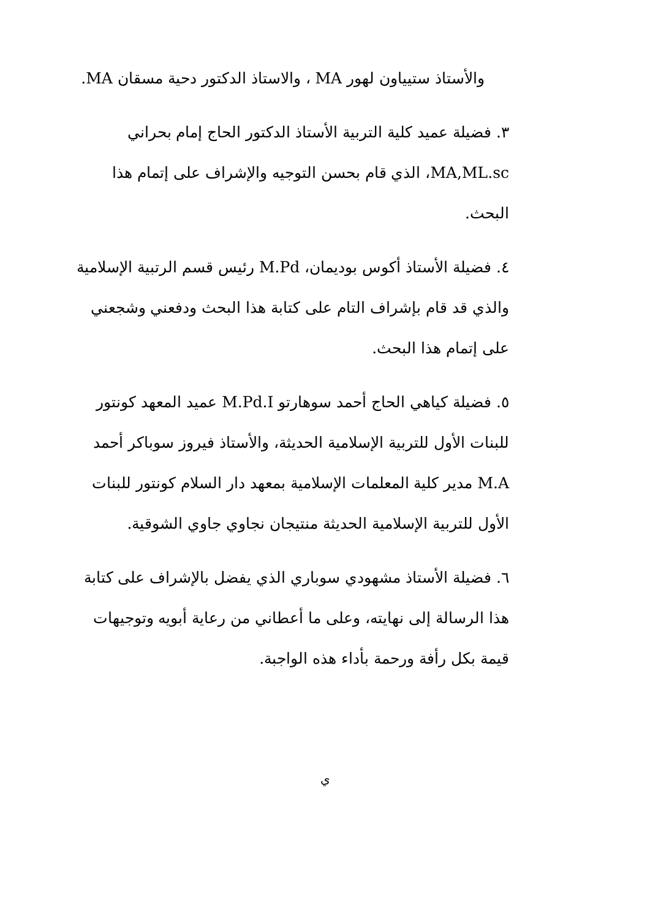والأستاذ ستيياون لهور MA ، والاستاذ الدكتور دحية مسقان MA.
٣. فضيلة عميد كلية التربية الأستاذ الدكتور الحاج إمام بحراني MA,ML.sc، الذي قام بحسن التوجيه والإشراف على إتمام هذا البحث.
٤. فضيلة الأستاذ أكوس بوديمان، M.Pd رئيس قسم الرتبية الإسلامية والذي قد قام بإشراف التام على كتابة هذا البحث ودفعني وشجعني على إتمام هذا البحث.
٥. فضيلة كياهي الحاج أحمد سوهارتو M.Pd.I عميد المعهد كونتور للبنات الأول للتربية الإسلامية الحديثة، والأستاذ فيروز سوباكر أحمد M.A مدير كلية المعلمات الإسلامية بمعهد دار السلام كونتور للبنات الأول للتربية الإسلامية الحديثة منتيجان نجاوي جاوي الشوقية.
٦. فضيلة الأستاذ مشهودي سوباري الذي يفضل بالإشراف على كتابة هذا الرسالة إلى نهايته، وعلى ما أعطاني من رعاية أبويه وتوجيهات قيمة بكل رأفة ورحمة بأداء هذه الواجبة.
ي